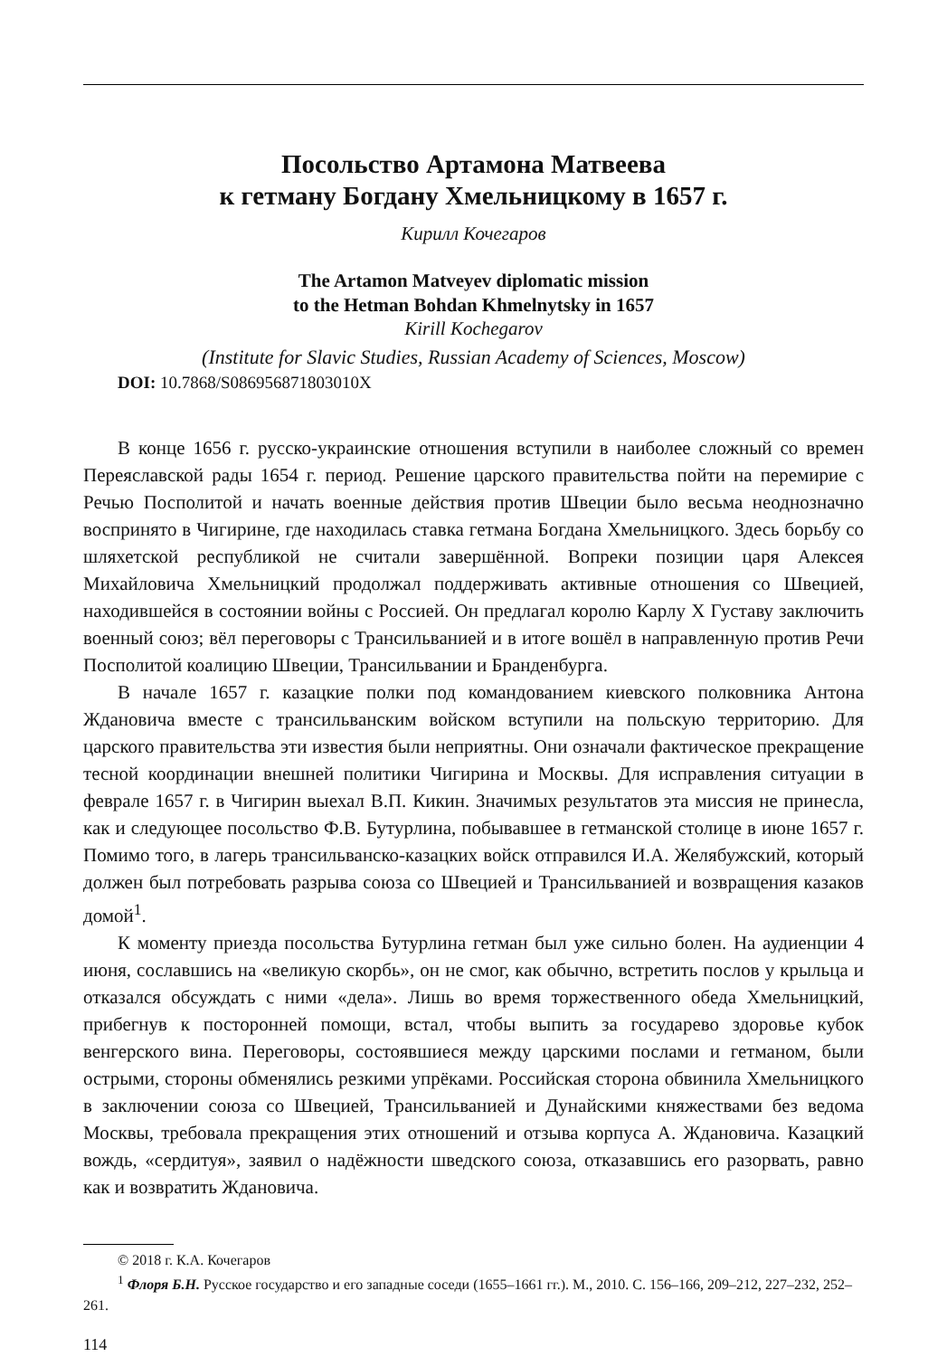Посольство Артамона Матвеева
к гетману Богдану Хмельницкому в 1657 г.
Кирилл Кочегаров
The Artamon Matveyev diplomatic mission
to the Hetman Bohdan Khmelnytsky in 1657
Kirill Kochegarov
(Institute for Slavic Studies, Russian Academy of Sciences, Moscow)
DOI: 10.7868/S086956871803010X
В конце 1656 г. русско-украинские отношения вступили в наиболее сложный со времен Переяславской рады 1654 г. период. Решение царского правительства пойти на перемирие с Речью Посполитой и начать военные действия против Швеции было весьма неоднозначно воспринято в Чигирине, где находилась ставка гетмана Богдана Хмельницкого. Здесь борьбу со шляхетской республикой не считали завершённой. Вопреки позиции царя Алексея Михайловича Хмельницкий продолжал поддерживать активные отношения со Швецией, находившейся в состоянии войны с Россией. Он предлагал королю Карлу X Густаву заключить военный союз; вёл переговоры с Трансильванией и в итоге вошёл в направленную против Речи Посполитой коалицию Швеции, Трансильвании и Бранденбурга.
В начале 1657 г. казацкие полки под командованием киевского полковника Антона Ждановича вместе с трансильванским войском вступили на польскую территорию. Для царского правительства эти известия были неприятны. Они означали фактическое прекращение тесной координации внешней политики Чигирина и Москвы. Для исправления ситуации в феврале 1657 г. в Чигирин выехал В.П. Кикин. Значимых результатов эта миссия не принесла, как и следующее посольство Ф.В. Бутурлина, побывавшее в гетманской столице в июне 1657 г. Помимо того, в лагерь трансильванско-казацких войск отправился И.А. Желябужский, который должен был потребовать разрыва союза со Швецией и Трансильванией и возвращения казаков домой<sup>1</sup>.
К моменту приезда посольства Бутурлина гетман был уже сильно болен. На аудиенции 4 июня, сославшись на «великую скорбь», он не смог, как обычно, встретить послов у крыльца и отказался обсуждать с ними «дела». Лишь во время торжественного обеда Хмельницкий, прибегнув к посторонней помощи, встал, чтобы выпить за государево здоровье кубок венгерского вина. Переговоры, состоявшиеся между царскими послами и гетманом, были острыми, стороны обменялись резкими упрёками. Российская сторона обвинила Хмельницкого в заключении союза со Швецией, Трансильванией и Дунайскими княжествами без ведома Москвы, требовала прекращения этих отношений и отзыва корпуса А. Ждановича. Казацкий вождь, «сердитуя», заявил о надёжности шведского союза, отказавшись его разорвать, равно как и возвратить Ждановича.
© 2018 г. К.А. Кочегаров
<sup>1</sup> Флоря Б.Н. Русское государство и его западные соседи (1655–1661 гг.). М., 2010. С. 156–166, 209–212, 227–232, 252–261.
114